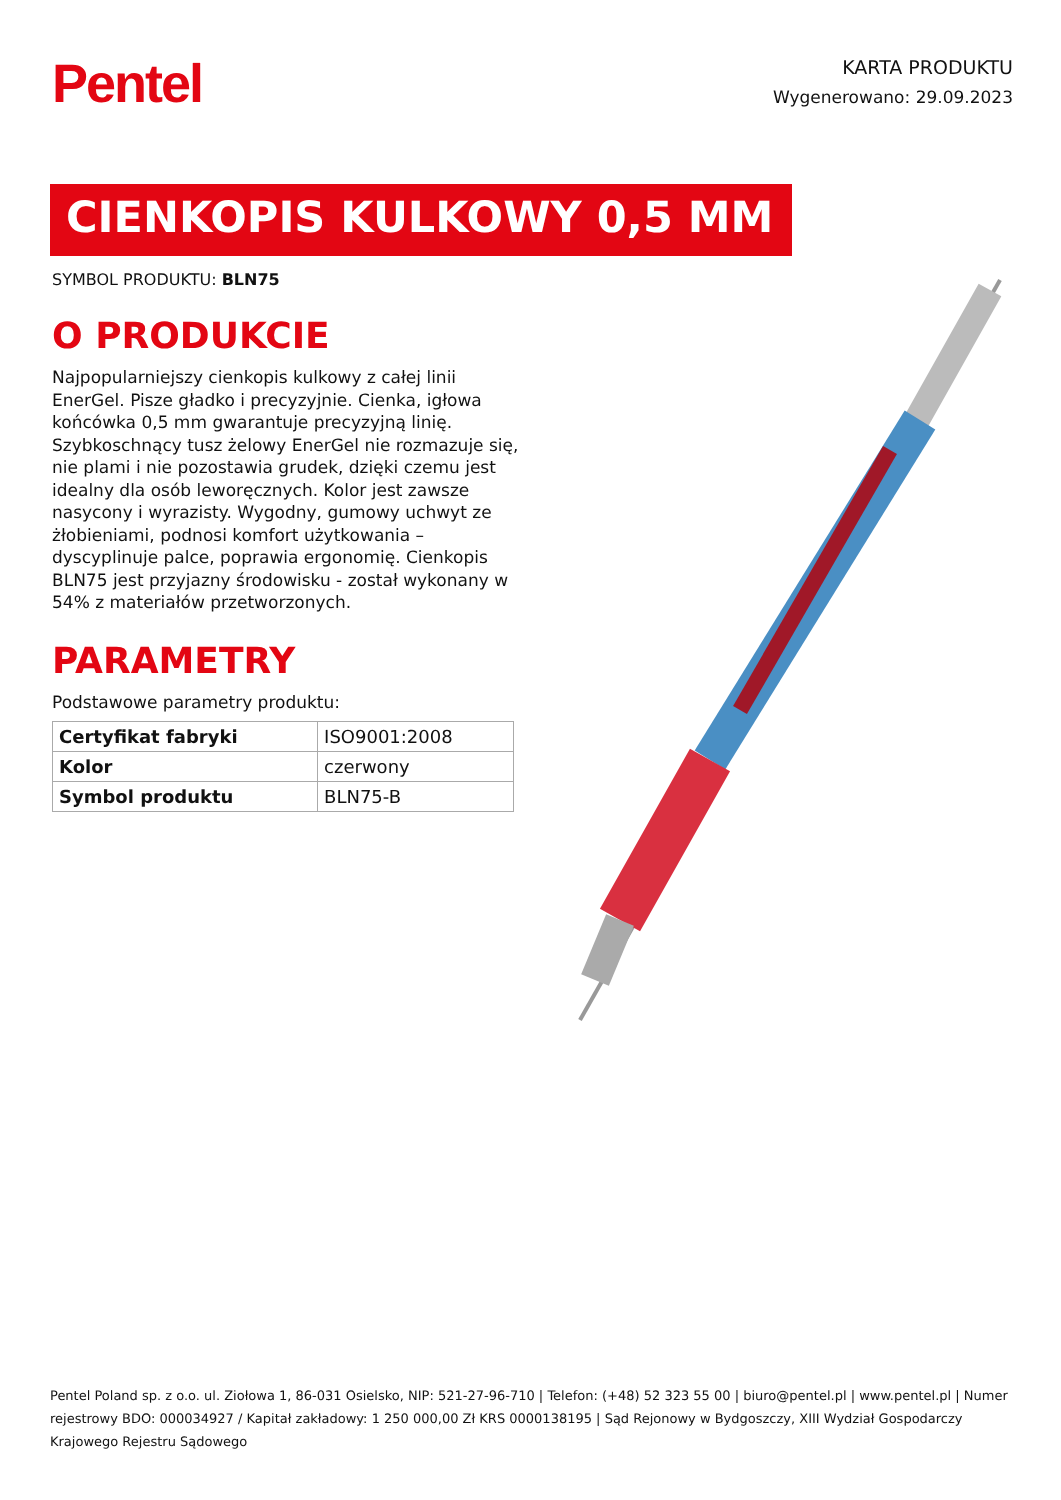Pentel
KARTA PRODUKTU
Wygenerowano: 29.09.2023
CIENKOPIS KULKOWY 0,5 MM
SYMBOL PRODUKTU: BLN75
O PRODUKCIE
Najpopularniejszy cienkopis kulkowy z całej linii EnerGel. Pisze gładko i precyzyjnie. Cienka, igłowa końcówka 0,5 mm gwarantuje precyzyjną linię. Szybkoschnący tusz żelowy EnerGel nie rozmazuje się, nie plami i nie pozostawia grudek, dzięki czemu jest idealny dla osób leworęcznych. Kolor jest zawsze nasycony i wyrazisty. Wygodny, gumowy uchwyt ze żłobieniami, podnosi komfort użytkowania – dyscyplinuje palce, poprawia ergonomię. Cienkopis BLN75 jest przyjazny środowisku - został wykonany w 54% z materiałów przetworzonych.
PARAMETRY
Podstawowe parametry produktu:
| Certyfikat fabryki | ISO9001:2008 |
| Kolor | czerwony |
| Symbol produktu | BLN75-B |
Pentel Poland sp. z o.o. ul. Ziołowa 1, 86-031 Osielsko, NIP: 521-27-96-710 | Telefon: (+48) 52 323 55 00 | biuro@pentel.pl | www.pentel.pl | Numer rejestrowy BDO: 000034927 / Kapitał zakładowy: 1 250 000,00 Zł KRS 0000138195 | Sąd Rejonowy w Bydgoszczy, XIII Wydział Gospodarczy Krajowego Rejestru Sądowego